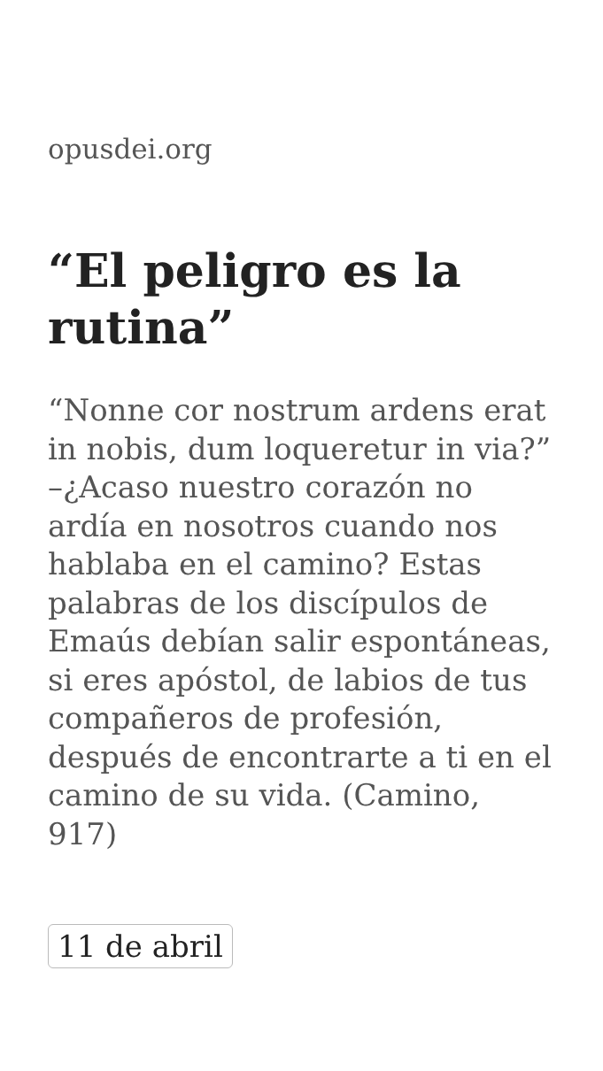opusdei.org
“El peligro es la rutina”
“Nonne cor nostrum ardens erat in nobis, dum loqueretur in via?” –¿Acaso nuestro corazón no ardía en nosotros cuando nos hablaba en el camino? Estas palabras de los discípulos de Emaús debían salir espontáneas, si eres apóstol, de labios de tus compañeros de profesión, después de encontrarte a ti en el camino de su vida. (Camino, 917)
11 de abril